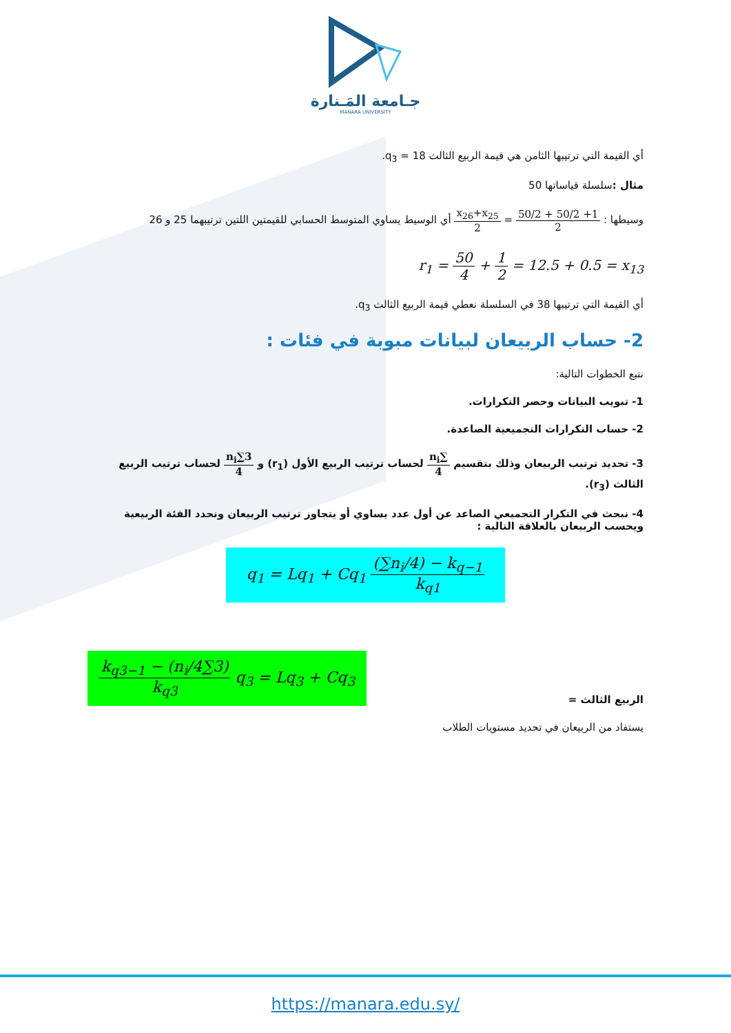جـامعة المَـنارة
MANARA UNIVERSITY
أي القيمة التي ترتيبها الثامن هي قيمة الربيع الثالث q<sub>3</sub> = 18.
مثال : سلسلة قياساتها 50
وسيطها : 1+ 50/2 + 50/2 2 = x<sub>26</sub>+x<sub>25</sub> 2 أي الوسيط يساوي المتوسط الحسابي للقيمتين اللتين ترتيبهما 25 و 26
r<sub>1</sub> = 50 4 + 1 2 = 12.5 + 0.5 = x<sub>13</sub>
أي القيمة التي ترتيبها 38 في السلسلة نعطي قيمة الربيع الثالث q<sub>3</sub>.
2- حساب الربيعان لبيانات مبوبة في فئات :
نتبع الخطوات التالية:
1- تبويب البيانات وحصر التكرارات.
2- حساب التكرارات التجميعية الصاعدة.
3- تحديد ترتيب الربيعان وذلك بتقسيم ∑n<sub>i</sub> 4 لحساب ترتيب الربيع الأول (r<sub>1</sub>) و 3∑n<sub>i</sub> 4 لحساب ترتيب الربيع الثالث (r<sub>3</sub>).
4- نبحث في التكرار التجميعي الصاعد عن أول عدد يساوي أو يتجاوز ترتيب الربيعان ونحدد الفئة الربيعية ويحسب الربيعان بالعلاقة التالية :
q<sub>1</sub> = Lq<sub>1</sub> + Cq<sub>1</sub> (∑n<sub>i</sub>/4) − k<sub>q−1</sub> k<sub>q1</sub>
الربيع الثالث =
q<sub>3</sub> = Lq<sub>3</sub> + Cq<sub>3</sub> (3∑n<sub>i</sub>/4) − k<sub>q3−1</sub> k<sub>q3</sub>
يستفاد من الربيعان في تحديد مستويات الطلاب
https://manara.edu.sy/